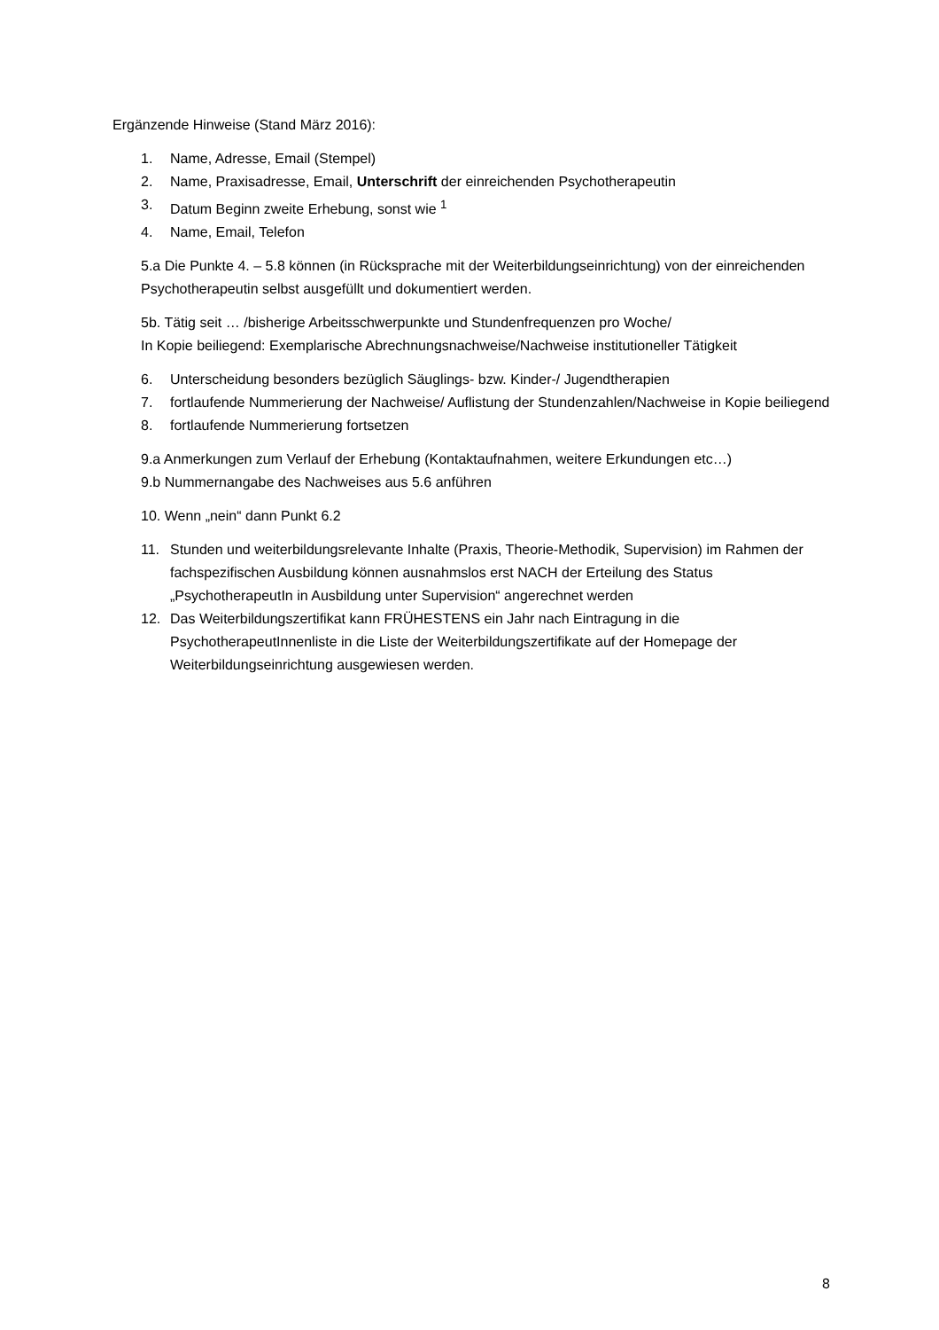Ergänzende Hinweise (Stand März 2016):
1. Name, Adresse, Email (Stempel)
2. Name, Praxisadresse, Email, Unterschrift der einreichenden Psychotherapeutin
3. Datum Beginn zweite Erhebung, sonst wie <sup>1</sup>
4. Name, Email, Telefon
5.a Die Punkte 4. – 5.8 können (in Rücksprache mit der Weiterbildungseinrichtung) von der einreichenden Psychotherapeutin selbst ausgefüllt und dokumentiert werden.
5b. Tätig seit … /bisherige Arbeitsschwerpunkte und Stundenfrequenzen pro Woche/
In Kopie beiliegend: Exemplarische Abrechnungsnachweise/Nachweise institutioneller Tätigkeit
6. Unterscheidung besonders bezüglich Säuglings- bzw. Kinder-/ Jugendtherapien
7. fortlaufende Nummerierung der Nachweise/ Auflistung der Stundenzahlen/Nachweise in Kopie beiliegend
8. fortlaufende Nummerierung fortsetzen
9.a Anmerkungen zum Verlauf der Erhebung (Kontaktaufnahmen, weitere Erkundungen etc…)
9.b Nummernangabe des Nachweises aus 5.6 anführen
10. Wenn „nein“ dann Punkt 6.2
11. Stunden und weiterbildungsrelevante Inhalte (Praxis, Theorie-Methodik, Supervision) im Rahmen der fachspezifischen Ausbildung können ausnahmslos erst NACH der Erteilung des Status „PsychotherapeutIn in Ausbildung unter Supervision“ angerechnet werden
12. Das Weiterbildungszertifikat kann FRÜHESTENS ein Jahr nach Eintragung in die PsychotherapeutInnenliste in die Liste der Weiterbildungszertifikate auf der Homepage der Weiterbildungseinrichtung ausgewiesen werden.
8